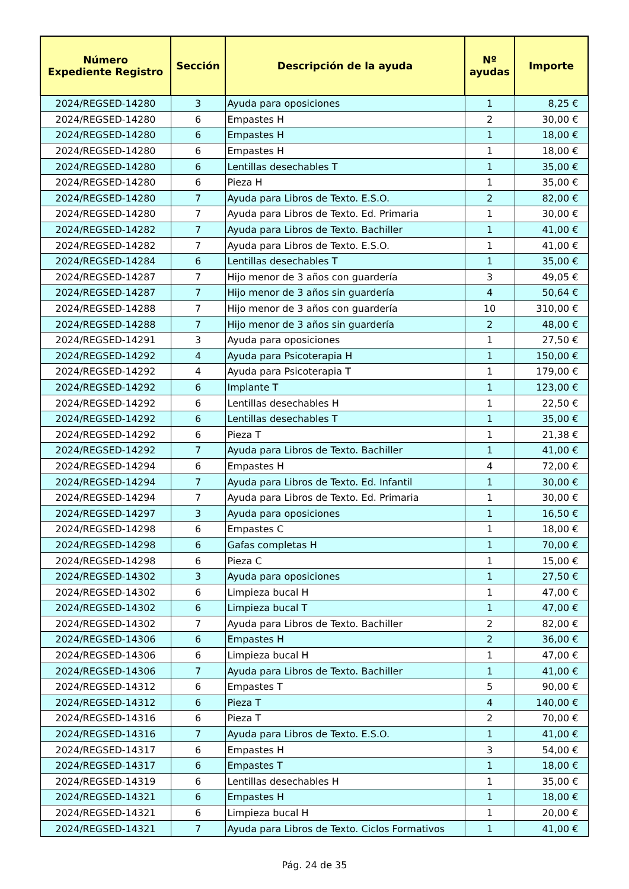| Número Expediente Registro | Sección | Descripción de la ayuda | Nº ayudas | Importe |
| --- | --- | --- | --- | --- |
| 2024/REGSED-14280 | 3 | Ayuda para oposiciones | 1 | 8,25 € |
| 2024/REGSED-14280 | 6 | Empastes H | 2 | 30,00 € |
| 2024/REGSED-14280 | 6 | Empastes H | 1 | 18,00 € |
| 2024/REGSED-14280 | 6 | Empastes H | 1 | 18,00 € |
| 2024/REGSED-14280 | 6 | Lentillas desechables T | 1 | 35,00 € |
| 2024/REGSED-14280 | 6 | Pieza H | 1 | 35,00 € |
| 2024/REGSED-14280 | 7 | Ayuda para Libros de Texto. E.S.O. | 2 | 82,00 € |
| 2024/REGSED-14280 | 7 | Ayuda para Libros de Texto. Ed. Primaria | 1 | 30,00 € |
| 2024/REGSED-14282 | 7 | Ayuda para Libros de Texto. Bachiller | 1 | 41,00 € |
| 2024/REGSED-14282 | 7 | Ayuda para Libros de Texto. E.S.O. | 1 | 41,00 € |
| 2024/REGSED-14284 | 6 | Lentillas desechables T | 1 | 35,00 € |
| 2024/REGSED-14287 | 7 | Hijo menor de 3 años con guardería | 3 | 49,05 € |
| 2024/REGSED-14287 | 7 | Hijo menor de 3 años sin guardería | 4 | 50,64 € |
| 2024/REGSED-14288 | 7 | Hijo menor de 3 años con guardería | 10 | 310,00 € |
| 2024/REGSED-14288 | 7 | Hijo menor de 3 años sin guardería | 2 | 48,00 € |
| 2024/REGSED-14291 | 3 | Ayuda para oposiciones | 1 | 27,50 € |
| 2024/REGSED-14292 | 4 | Ayuda para Psicoterapia H | 1 | 150,00 € |
| 2024/REGSED-14292 | 4 | Ayuda para Psicoterapia T | 1 | 179,00 € |
| 2024/REGSED-14292 | 6 | Implante T | 1 | 123,00 € |
| 2024/REGSED-14292 | 6 | Lentillas desechables H | 1 | 22,50 € |
| 2024/REGSED-14292 | 6 | Lentillas desechables T | 1 | 35,00 € |
| 2024/REGSED-14292 | 6 | Pieza T | 1 | 21,38 € |
| 2024/REGSED-14292 | 7 | Ayuda para Libros de Texto. Bachiller | 1 | 41,00 € |
| 2024/REGSED-14294 | 6 | Empastes H | 4 | 72,00 € |
| 2024/REGSED-14294 | 7 | Ayuda para Libros de Texto. Ed. Infantil | 1 | 30,00 € |
| 2024/REGSED-14294 | 7 | Ayuda para Libros de Texto. Ed. Primaria | 1 | 30,00 € |
| 2024/REGSED-14297 | 3 | Ayuda para oposiciones | 1 | 16,50 € |
| 2024/REGSED-14298 | 6 | Empastes C | 1 | 18,00 € |
| 2024/REGSED-14298 | 6 | Gafas completas H | 1 | 70,00 € |
| 2024/REGSED-14298 | 6 | Pieza C | 1 | 15,00 € |
| 2024/REGSED-14302 | 3 | Ayuda para oposiciones | 1 | 27,50 € |
| 2024/REGSED-14302 | 6 | Limpieza bucal H | 1 | 47,00 € |
| 2024/REGSED-14302 | 6 | Limpieza bucal T | 1 | 47,00 € |
| 2024/REGSED-14302 | 7 | Ayuda para Libros de Texto. Bachiller | 2 | 82,00 € |
| 2024/REGSED-14306 | 6 | Empastes H | 2 | 36,00 € |
| 2024/REGSED-14306 | 6 | Limpieza bucal H | 1 | 47,00 € |
| 2024/REGSED-14306 | 7 | Ayuda para Libros de Texto. Bachiller | 1 | 41,00 € |
| 2024/REGSED-14312 | 6 | Empastes T | 5 | 90,00 € |
| 2024/REGSED-14312 | 6 | Pieza T | 4 | 140,00 € |
| 2024/REGSED-14316 | 6 | Pieza T | 2 | 70,00 € |
| 2024/REGSED-14316 | 7 | Ayuda para Libros de Texto. E.S.O. | 1 | 41,00 € |
| 2024/REGSED-14317 | 6 | Empastes H | 3 | 54,00 € |
| 2024/REGSED-14317 | 6 | Empastes T | 1 | 18,00 € |
| 2024/REGSED-14319 | 6 | Lentillas desechables H | 1 | 35,00 € |
| 2024/REGSED-14321 | 6 | Empastes H | 1 | 18,00 € |
| 2024/REGSED-14321 | 6 | Limpieza bucal H | 1 | 20,00 € |
| 2024/REGSED-14321 | 7 | Ayuda para Libros de Texto. Ciclos Formativos | 1 | 41,00 € |
Pág. 24 de 35